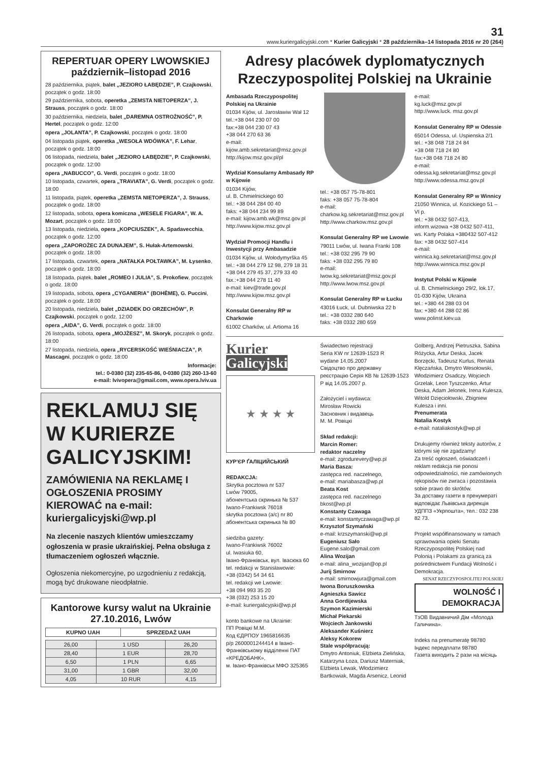31
www.kuriergalicyjski.com * Kurier Galicyjski * 28 października–14 listopada 2016 nr 20 (264)
REPERTUAR OPERY LWOWSKIEJ
październik–listopad 2016
28 października, piątek, balet „JEZIORO ŁABĘDZIE”, P. Czajkowski, początek o godz. 18:00
29 października, sobota, operetka „ZEMSTA NIETOPERZA”, J. Strauss, początek o godz. 18:00
30 października, niedziela, balet „DAREMNA OSTROŻNOŚĆ”, P. Hertel, początek o godz. 12:00
opera „JOLANTA”, P. Czajkowski, początek o godz. 18:00
04 listopada piątek, operetka „WESOŁA WDÓWKA”, F. Lehar, początek o godz. 18:00
06 listopada, niedziela, balet „JEZIORO ŁABĘDZIE”, P. Czajkowski, początek o godz. 12:00
opera „NABUCCO”, G. Verdi, początek o godz. 18:00
10 listopada, czwartek, opera „TRAVIATA”, G. Verdi, początek o godz. 18:00
11 listopada, piątek, operetka „ZEMSTA NIETOPERZA”, J. Strauss, początek o godz. 18:00
12 listopada, sobota, opera komiczna „WESELE FIGARA”, W. A. Mozart, początek o godz. 18:00
13 listopada, niedziela, opera „KOPCIUSZEK”, A. Spadavecchia, początek o godz. 12:00
opera „ZAPOROŻEC ZA DUNAJEM”, S. Hułak-Artemowski, początek o godz. 18:00
17 listopada, czwartek, opera „NATAŁKA POŁTAWKA”, M. Łysenko, początek o godz. 18:00
18 listopada, piątek, balet „ROMEO I JULIA”, S. Prokofiew, początek o godz. 18:00
19 listopada, sobota, opera „CYGANERIA” (BOHÈME), G. Puccini, początek o godz. 18:00
20 listopada, niedziela, balet „DZIADEK DO ORZECHÓW”, P. Czajkowski, początek o godz. 12:00
opera „AIDA”, G. Verdi, początek o godz. 18:00
26 listopada, sobota, opera „MOJŻESZ”, M. Skoryk, początek o godz. 18:00
27 listopada, niedziela, opera „RYCERSKOŚĆ WIEŚNIACZA”, P. Mascagni, początek o godz. 18:00
Informacje:
tel.: 0-0380 (32) 235-65-86, 0-0380 (32) 260-13-60
e-mail: lvivopera@gmail.com, www.opera.lviv.ua
REKLAMUJ SIĘ W KURIERZE GALICYJSKIM!
ZAMÓWIENIA NA REKLAMĘ I OGŁOSZENIA PROSIMY KIEROWAĆ na e-mail: kuriergalicyjski@wp.pl
Na zlecenie naszych klientów umieszczamy ogłoszenia w prasie ukraińskiej. Pełna obsługa z tłumaczeniem ogłoszeń włącznie.
Ogłoszenia niekomercyjne, po uzgodnieniu z redakcją, mogą być drukowane nieodpłatnie.
Kantorowe kursy walut na Ukrainie
27.10.2016, Lwów
| KUPNO UAH | SPRZEDAŻ UAH |
| --- | --- |
| 26,00 | 1 USD | 26,20 |
| 28,40 | 1 EUR | 28,70 |
| 6,50 | 1 PLN | 6,65 |
| 31,00 | 1 GBR | 32,00 |
| 4,05 | 10 RUR | 4,15 |
Adresy placówek dyplomatycznych
Rzeczypospolitej Polskiej na Ukrainie
Ambasada Rzeczypospolitej Polskiej na Ukrainie
01034 Kijów, ul. Jarosławiw Wał 12
tel.:+38 044 230 07 00
fax:+38 044 230 07 43
+38 044 270 63 36
e-mail:
kijow.amb.sekretariat@msz.gov.pl
http://kijow.msz.gov.pl/pl
Wydział Konsularny Ambasady RP w Kijowie
01034 Kijów,
ul. B. Chmielnickiego 60
tel.: +38 044 284 00 40
faks: +38 044 234 99 89
e-mail: kijow.amb.wk@msz.gov.pl
http://www.kijow.msz.gov.pl
Wydział Promocji Handlu i Inwestycji przy Ambasadzie
01034 Kijów, ul. Wołodymyrška 45
tel.: +38 044 279 12 98, 279 18 31
+38 044 279 45 37, 279 33 40
fax.:+38 044 278 11 40
e-mail: kiev@trade.gov.pl
http://www.kijow.msz.gov.pl
Konsulat Generalny RP w Charkowie
61002 Charków, ul. Artioma 16
tel.: +38 057 75-78-801
faks: +38 057 75-78-804
e-mail:
charkow.kg.sekretariat@msz.gov.pl
http://www.charkow.msz.gov.pl
Konsulat Generalny RP we Lwowie
79011 Lwów, ul. Iwana Franki 108
tel.: +38 032 295 79 90
faks: +38 032 295 79 80
e-mail:
lwow.kg.sekretariat@msz.gov.pl
http://www.lwow.msz.gov.pl
Konsulat Generalny RP w Łucku
43016 Łuck, ul. Dubniwska 22 b
tel.: +38 0332 280 640
faks: +38 0332 280 659
e-mail:
kg.luck@msz.gov.pl
http://www.luck. msz.gov.pl
Konsulat Generalny RP w Odessie
65014 Odessa, ul. Uspienska 2/1
tel.: +38 048 718 24 84
+38 048 718 24 80
fax:+38 048 718 24 80
e-mail:
odessa.kg.sekretariat@msz.gov.pl
http://www.odessa.msz.gov.pl
Konsulat Generalny RP w Winnicy
21050 Winnica, ul. Kozickiego 51 – VI p.
tel.: +38 0432 507-413,
inform.wizowa +38 0432 507-411,
ws. Karty Polaka +380432 507-412
fax: +38 0432 507-414
e-mail:
winnica.kg.sekretariat@msz.gov.pl
http://www.winnica.msz.gov.pl
Instytut Polski w Kijowie
ul. B. Chmielnickiego 29/2, lok.17,
01-030 Kijów, Ukraina
tel.: +380 44 288 03 04
fax: +380 44 288 02 86
www.polinst.kiev.ua
Kurier
Galicyjski
★ ★ ★ ★
КУР’ЄР ҐАЛІЦИЙСЬКИЙ
REDAKCJA:
Skrytka pocztowa nr 537
Lwów 79005,
абонентська скринька № 537
Iwano-Frankiwsk 76018
skrytka pocztowa (a/c) nr 80
абонентська скринька № 80
siedziba gazety:
Iwano-Frankiwsk 76002
ul. Iwasiuka 60,
Івано-Франківськ, вул. Івасюка 60
tel. redakcji w Stanisławowie:
+38 (0342) 54 34 61
tel. redakcji we Lwowie:
+38 094 993 35 20
+38 (032) 253 15 20
e-mail: kuriergalicyjski@wp.pl
konto bankowe na Ukrainie:
ПП Ровіцкі М.М.
Код ЄДРПОУ 1965816635
р/р 2600001244414 в Івано-Франківському відділенні ПАТ «КРЕДОБАНК»,
м. Івано-Франківськ МФО 325365
Świadectwo rejestracji
Seria KW nr 12639-1523 R
wydane 14.05.2007
Свідоцтво про державну реєстрацію Серія КВ № 12639-1523 Р від 14.05.2007 р.
Założyciel i wydawca:
Mirosław Rowicki
Засновник і видавець
М. М. Ровіцкі
Skład redakcji:
Marcin Romer:
redaktor naczelny
e-mail: zgrodurevery@wp.pl
Maria Basza:
zastępca red. naczelnego,
e-mail: mariabasza@wp.pl
Beata Kost
zastępca red. naczelnego
bkost@wp.pl
Konstanty Czawaga
e-mail: konstantyczawaga@wp.pl
Krzysztof Szymański
e-mail: krzszymanski@wp.pl
Eugeniusz Sało
Eugene.salo@gmail.com
Alina Wozijan
e-mail: alina_wozijan@op.pl
Jurij Smirnow
e-mail: smirnowjura@gmail.com
Iwona Boruszkowska
Agnieszka Sawicz
Anna Gordijewska
Szymon Kazimierski
Michał Piekarski
Wojciech Jankowski
Aleksander Kuśnierz
Aleksy Kokorew
Stale współpracują:
Dmytro Antoniuk, Elżbieta Zielińska, Katarzyna Łoza, Dariusz Materniak, Elżbieta Lewak, Włodzimierz Bartkowiak, Magda Arsenicz, Leonid
Golberg, Andrzej Pietruszka, Sabina Różycka, Artur Deska, Jacek Borzęcki, Tadeusz Kurlus, Renata Klęczańska, Dmytro Wesołowski, Włodzimierz Osadczy, Wojciech Grzelak, Leon Tyszczenko, Artur Deska, Adam Jelonek, Irena Kulesza, Witold Dzięciołowski, Zbigniew Kulesza i inni.
Prenumerata
Natalia Kostyk
e-mail: nataliakostyk@wp.pl
Drukujemy również teksty autorów, z którymi się nie zgadzamy!
Za treść ogłoszeń, oświadczeń i reklam redakcja nie ponosi odpowiedzialności, nie zamówionych rękopisów nie zwraca i pozostawia sobie prawo do skrótów.
За доставку газети в пренумераті відповідає Львівська дирекція УДППЗ «Укрпошта», тел.: 032 238 82 73.
Projekt współfinansowany w ramach sprawowania opieki Senatu Rzeczypospolitej Polskiej nad Polonią i Polakami za granicą za pośrednictwem Fundacji Wolność i Demokracja.
SENAT RZECZYPOSPOLITEJ POLSKIEJ
WOLNOŚĆ I DEMOKRACJA
ТзОВ Видавничий Дім «Молода Галичина».
Indeks na prenumeratę 98780
Індекс передплати 98780
Газета виходить 2 рази на місяць